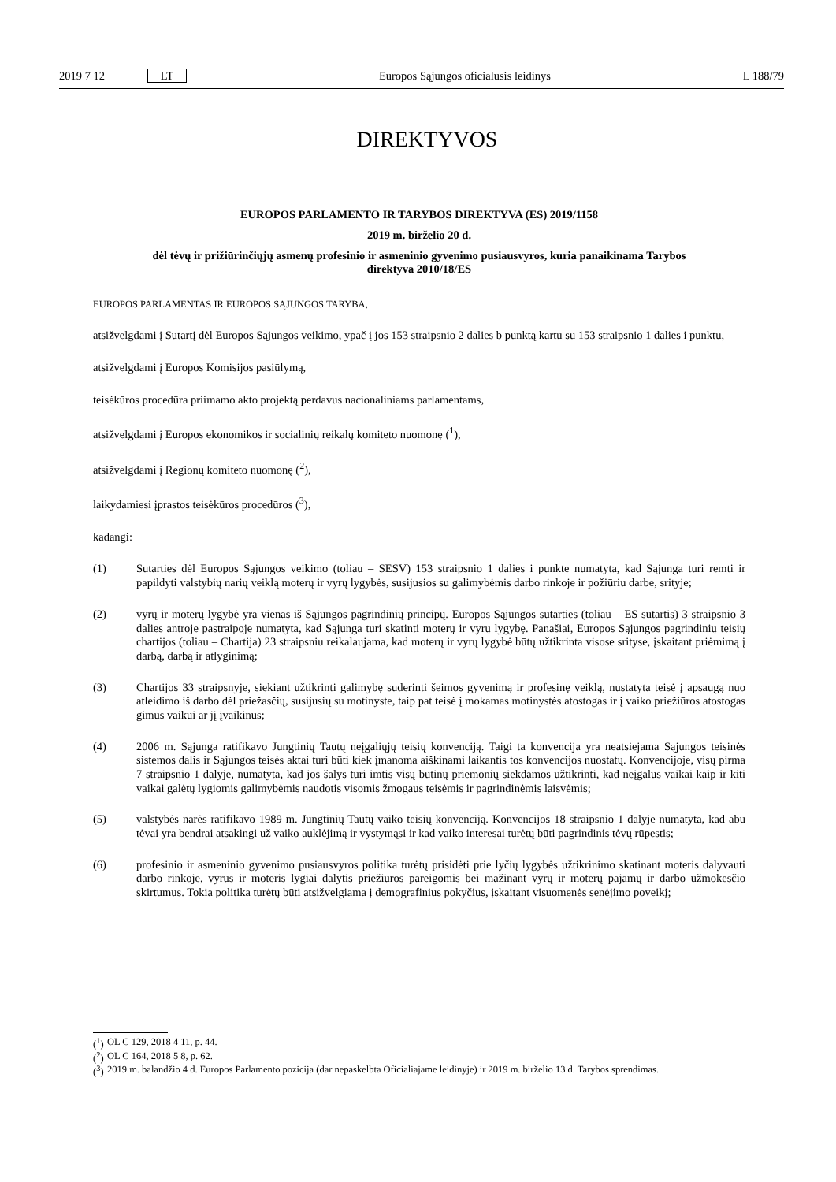2019 7 12 LT Europos Sąjungos oficialusis leidinys L 188/79
DIREKTYVOS
EUROPOS PARLAMENTO IR TARYBOS DIREKTYVA (ES) 2019/1158
2019 m. birželio 20 d.
dėl tėvų ir prižiūrinčiųjų asmenų profesinio ir asmeninio gyvenimo pusiausvyros, kuria panaikinama Tarybos direktyva 2010/18/ES
EUROPOS PARLAMENTAS IR EUROPOS SĄJUNGOS TARYBA,
atsižvelgdami į Sutartį dėl Europos Sąjungos veikimo, ypač į jos 153 straipsnio 2 dalies b punktą kartu su 153 straipsnio 1 dalies i punktu,
atsižvelgdami į Europos Komisijos pasiūlymą,
teisėkūros procedūra priimamo akto projektą perdavus nacionaliniams parlamentams,
atsižvelgdami į Europos ekonomikos ir socialinių reikalų komiteto nuomonę (<sup>1</sup>),
atsižvelgdami į Regionų komiteto nuomonę (<sup>2</sup>),
laikydamiesi įprastos teisėkūros procedūros (<sup>3</sup>),
kadangi:
(1) Sutarties dėl Europos Sąjungos veikimo (toliau – SESV) 153 straipsnio 1 dalies i punkte numatyta, kad Sąjunga turi remti ir papildyti valstybių narių veiklą moterų ir vyrų lygybės, susijusios su galimybėmis darbo rinkoje ir požiūriu darbe, srityje;
(2) vyrų ir moterų lygybė yra vienas iš Sąjungos pagrindinių principų. Europos Sąjungos sutarties (toliau – ES sutartis) 3 straipsnio 3 dalies antroje pastraipoje numatyta, kad Sąjunga turi skatinti moterų ir vyrų lygybę. Panašiai, Europos Sąjungos pagrindinių teisių chartijos (toliau – Chartija) 23 straipsniu reikalaujama, kad moterų ir vyrų lygybė būtų užtikrinta visose srityse, įskaitant priėmimą į darbą, darbą ir atlyginimą;
(3) Chartijos 33 straipsnyje, siekiant užtikrinti galimybę suderinti šeimos gyvenimą ir profesinę veiklą, nustatyta teisė į apsaugą nuo atleidimo iš darbo dėl priežasčių, susijusių su motinyste, taip pat teisė į mokamas motinystės atostogas ir į vaiko priežiūros atostogas gimus vaikui ar jį įvaikinus;
(4) 2006 m. Sąjunga ratifikavo Jungtinių Tautų neįgaliųjų teisių konvenciją. Taigi ta konvencija yra neatsiejama Sąjungos teisinės sistemos dalis ir Sąjungos teisės aktai turi būti kiek įmanoma aiškinami laikantis tos konvencijos nuostatų. Konvencijoje, visų pirma 7 straipsnio 1 dalyje, numatyta, kad jos šalys turi imtis visų būtinų priemonių siekdamos užtikrinti, kad neįgalūs vaikai kaip ir kiti vaikai galėtų lygiomis galimybėmis naudotis visomis žmogaus teisėmis ir pagrindinėmis laisvėmis;
(5) valstybės narės ratifikavo 1989 m. Jungtinių Tautų vaiko teisių konvenciją. Konvencijos 18 straipsnio 1 dalyje numatyta, kad abu tėvai yra bendrai atsakingi už vaiko auklėjimą ir vystymąsi ir kad vaiko interesai turėtų būti pagrindinis tėvų rūpestis;
(6) profesinio ir asmeninio gyvenimo pusiausvyros politika turėtų prisidėti prie lyčių lygybės užtikrinimo skatinant moteris dalyvauti darbo rinkoje, vyrus ir moteris lygiai dalytis priežiūros pareigomis bei mažinant vyrų ir moterų pajamų ir darbo užmokesčio skirtumus. Tokia politika turėtų būti atsižvelgiama į demografinius pokyčius, įskaitant visuomenės senėjimo poveikį;
(<sup>1</sup>) OL C 129, 2018 4 11, p. 44.
(<sup>2</sup>) OL C 164, 2018 5 8, p. 62.
(<sup>3</sup>) 2019 m. balandžio 4 d. Europos Parlamento pozicija (dar nepaskelbta Oficialiajame leidinyje) ir 2019 m. birželio 13 d. Tarybos sprendimas.